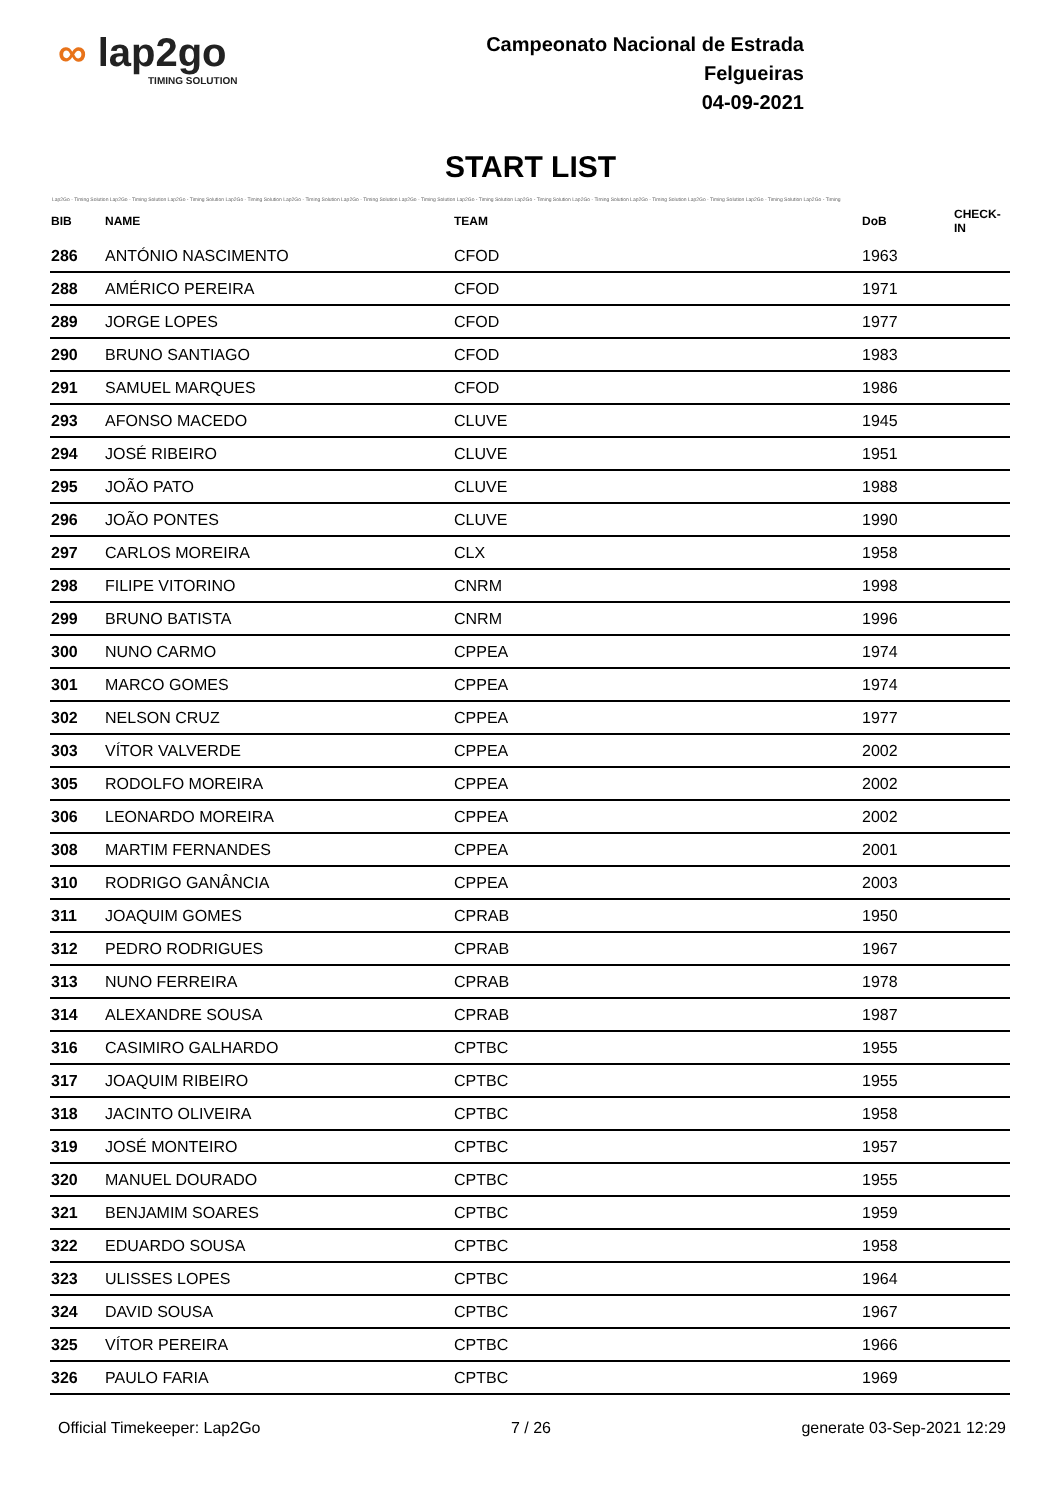∞ lap2go
TIMING SOLUTION
Campeonato Nacional de Estrada
Felgueiras
04-09-2021
START LIST
Lap2Go - Timing Solution Lap2Go - Timing Solution Lap2Go - Timing Solution Lap2Go - Timing Solution Lap2Go - Timing Solution Lap2Go - Timing Solution Lap2Go - Timing Solution Lap2Go - Timing Solution Lap2Go - Timing Solution Lap2Go - Timing Solution Lap2Go - Timing Solution Lap2Go - Timing Solution Lap2Go - Timing Solution Lap2Go - Timing
| BIB | NAME | TEAM | DoB | CHECK-IN |
| --- | --- | --- | --- | --- |
| 286 | ANTÓNIO NASCIMENTO | CFOD | 1963 | |
| 288 | AMÉRICO PEREIRA | CFOD | 1971 | |
| 289 | JORGE LOPES | CFOD | 1977 | |
| 290 | BRUNO SANTIAGO | CFOD | 1983 | |
| 291 | SAMUEL MARQUES | CFOD | 1986 | |
| 293 | AFONSO MACEDO | CLUVE | 1945 | |
| 294 | JOSÉ RIBEIRO | CLUVE | 1951 | |
| 295 | JOÃO PATO | CLUVE | 1988 | |
| 296 | JOÃO PONTES | CLUVE | 1990 | |
| 297 | CARLOS MOREIRA | CLX | 1958 | |
| 298 | FILIPE VITORINO | CNRM | 1998 | |
| 299 | BRUNO BATISTA | CNRM | 1996 | |
| 300 | NUNO CARMO | CPPEA | 1974 | |
| 301 | MARCO GOMES | CPPEA | 1974 | |
| 302 | NELSON CRUZ | CPPEA | 1977 | |
| 303 | VÍTOR VALVERDE | CPPEA | 2002 | |
| 305 | RODOLFO MOREIRA | CPPEA | 2002 | |
| 306 | LEONARDO MOREIRA | CPPEA | 2002 | |
| 308 | MARTIM FERNANDES | CPPEA | 2001 | |
| 310 | RODRIGO GANÂNCIA | CPPEA | 2003 | |
| 311 | JOAQUIM GOMES | CPRAB | 1950 | |
| 312 | PEDRO RODRIGUES | CPRAB | 1967 | |
| 313 | NUNO FERREIRA | CPRAB | 1978 | |
| 314 | ALEXANDRE SOUSA | CPRAB | 1987 | |
| 316 | CASIMIRO GALHARDO | CPTBC | 1955 | |
| 317 | JOAQUIM RIBEIRO | CPTBC | 1955 | |
| 318 | JACINTO OLIVEIRA | CPTBC | 1958 | |
| 319 | JOSÉ MONTEIRO | CPTBC | 1957 | |
| 320 | MANUEL DOURADO | CPTBC | 1955 | |
| 321 | BENJAMIM SOARES | CPTBC | 1959 | |
| 322 | EDUARDO SOUSA | CPTBC | 1958 | |
| 323 | ULISSES LOPES | CPTBC | 1964 | |
| 324 | DAVID SOUSA | CPTBC | 1967 | |
| 325 | VÍTOR PEREIRA | CPTBC | 1966 | |
| 326 | PAULO FARIA | CPTBC | 1969 | |
Official Timekeeper: Lap2Go 7 / 26 generate 03-Sep-2021 12:29